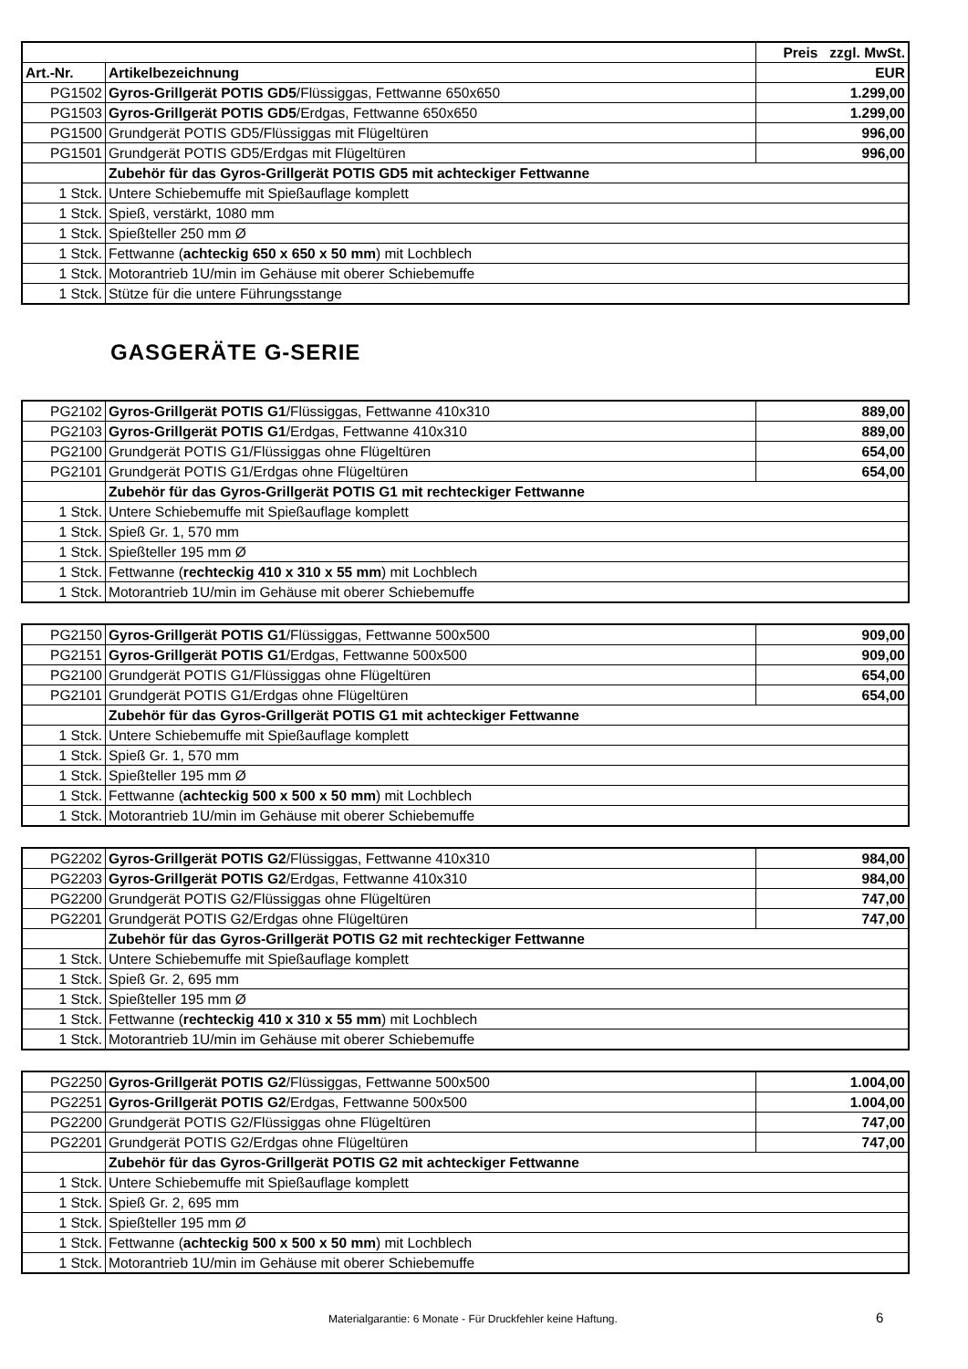| | | Preis zzgl. MwSt. |
| --- | --- | --- |
| Art.-Nr. | Artikelbezeichnung | EUR |
| PG1502 | Gyros-Grillgerät POTIS GD5 /Flüssiggas, Fettwanne 650x650 | 1.299,00 |
| PG1503 | Gyros-Grillgerät POTIS GD5 /Erdgas, Fettwanne 650x650 | 1.299,00 |
| PG1500 | Grundgerät POTIS GD5/Flüssiggas mit Flügeltüren | 996,00 |
| PG1501 | Grundgerät POTIS GD5/Erdgas mit Flügeltüren | 996,00 |
| | Zubehör für das Gyros-Grillgerät POTIS GD5 mit achteckiger Fettwanne | |
| 1 Stck. | Untere Schiebemuffe mit Spießauflage komplett | |
| 1 Stck. | Spieß, verstärkt, 1080 mm | |
| 1 Stck. | Spießteller 250 mm Ø | |
| 1 Stck. | Fettwanne ( achteckig 650 x 650 x 50 mm ) mit Lochblech | |
| 1 Stck. | Motorantrieb 1U/min im Gehäuse mit oberer Schiebemuffe | |
| 1 Stck. | Stütze für die untere Führungsstange | |
GASGERÄTE G-SERIE
| PG2102 | Gyros-Grillgerät POTIS G1 /Flüssiggas, Fettwanne 410x310 | 889,00 |
| PG2103 | Gyros-Grillgerät POTIS G1 /Erdgas, Fettwanne 410x310 | 889,00 |
| PG2100 | Grundgerät POTIS G1/Flüssiggas ohne Flügeltüren | 654,00 |
| PG2101 | Grundgerät POTIS G1/Erdgas ohne Flügeltüren | 654,00 |
| | Zubehör für das Gyros-Grillgerät POTIS G1 mit rechteckiger Fettwanne | |
| 1 Stck. | Untere Schiebemuffe mit Spießauflage komplett | |
| 1 Stck. | Spieß Gr. 1, 570 mm | |
| 1 Stck. | Spießteller 195 mm Ø | |
| 1 Stck. | Fettwanne ( rechteckig 410 x 310 x 55 mm ) mit Lochblech | |
| 1 Stck. | Motorantrieb 1U/min im Gehäuse mit oberer Schiebemuffe | |
| PG2150 | Gyros-Grillgerät POTIS G1 /Flüssiggas, Fettwanne 500x500 | 909,00 |
| PG2151 | Gyros-Grillgerät POTIS G1 /Erdgas, Fettwanne 500x500 | 909,00 |
| PG2100 | Grundgerät POTIS G1/Flüssiggas ohne Flügeltüren | 654,00 |
| PG2101 | Grundgerät POTIS G1/Erdgas ohne Flügeltüren | 654,00 |
| | Zubehör für das Gyros-Grillgerät POTIS G1 mit achteckiger Fettwanne | |
| 1 Stck. | Untere Schiebemuffe mit Spießauflage komplett | |
| 1 Stck. | Spieß Gr. 1, 570 mm | |
| 1 Stck. | Spießteller 195 mm Ø | |
| 1 Stck. | Fettwanne ( achteckig 500 x 500 x 50 mm ) mit Lochblech | |
| 1 Stck. | Motorantrieb 1U/min im Gehäuse mit oberer Schiebemuffe | |
| PG2202 | Gyros-Grillgerät POTIS G2 /Flüssiggas, Fettwanne 410x310 | 984,00 |
| PG2203 | Gyros-Grillgerät POTIS G2 /Erdgas, Fettwanne 410x310 | 984,00 |
| PG2200 | Grundgerät POTIS G2/Flüssiggas ohne Flügeltüren | 747,00 |
| PG2201 | Grundgerät POTIS G2/Erdgas ohne Flügeltüren | 747,00 |
| | Zubehör für das Gyros-Grillgerät POTIS G2 mit rechteckiger Fettwanne | |
| 1 Stck. | Untere Schiebemuffe mit Spießauflage komplett | |
| 1 Stck. | Spieß Gr. 2, 695 mm | |
| 1 Stck. | Spießteller 195 mm Ø | |
| 1 Stck. | Fettwanne ( rechteckig 410 x 310 x 55 mm ) mit Lochblech | |
| 1 Stck. | Motorantrieb 1U/min im Gehäuse mit oberer Schiebemuffe | |
| PG2250 | Gyros-Grillgerät POTIS G2 /Flüssiggas, Fettwanne 500x500 | 1.004,00 |
| PG2251 | Gyros-Grillgerät POTIS G2 /Erdgas, Fettwanne 500x500 | 1.004,00 |
| PG2200 | Grundgerät POTIS G2/Flüssiggas ohne Flügeltüren | 747,00 |
| PG2201 | Grundgerät POTIS G2/Erdgas ohne Flügeltüren | 747,00 |
| | Zubehör für das Gyros-Grillgerät POTIS G2 mit achteckiger Fettwanne | |
| 1 Stck. | Untere Schiebemuffe mit Spießauflage komplett | |
| 1 Stck. | Spieß Gr. 2, 695 mm | |
| 1 Stck. | Spießteller 195 mm Ø | |
| 1 Stck. | Fettwanne ( achteckig 500 x 500 x 50 mm ) mit Lochblech | |
| 1 Stck. | Motorantrieb 1U/min im Gehäuse mit oberer Schiebemuffe | |
Materialgarantie: 6 Monate - Für Druckfehler keine Haftung. 6